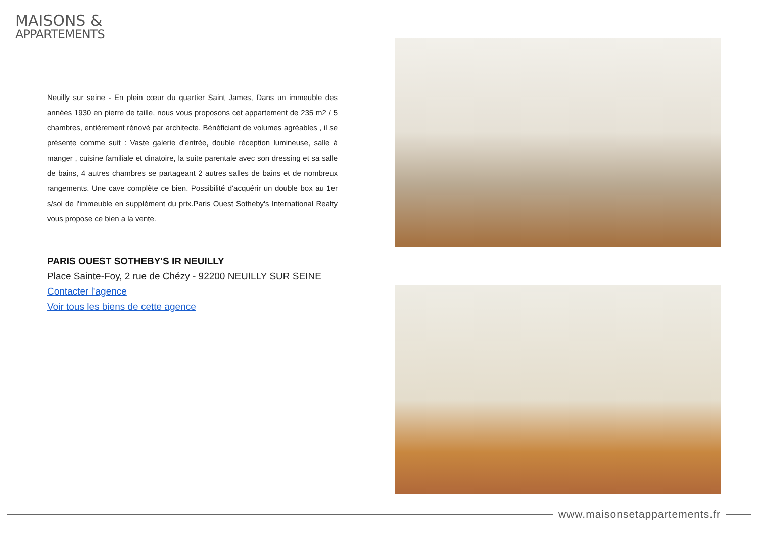MAISONS &
APPARTEMENTS
Neuilly sur seine - En plein cœur du quartier Saint James, Dans un immeuble des années 1930 en pierre de taille, nous vous proposons cet appartement de 235 m2 / 5 chambres, entièrement rénové par architecte. Bénéficiant de volumes agréables , il se présente comme suit : Vaste galerie d'entrée, double réception lumineuse, salle à manger , cuisine familiale et dinatoire, la suite parentale avec son dressing et sa salle de bains, 4 autres chambres se partageant 2 autres salles de bains et de nombreux rangements. Une cave complète ce bien. Possibilité d'acquérir un double box au 1er s/sol de l'immeuble en supplément du prix.Paris Ouest Sotheby's International Realty vous propose ce bien a la vente.
PARIS OUEST SOTHEBY'S IR NEUILLY
Place Sainte-Foy, 2 rue de Chézy - 92200 NEUILLY SUR SEINE
Contacter l'agence
Voir tous les biens de cette agence
www.maisonsetappartements.fr